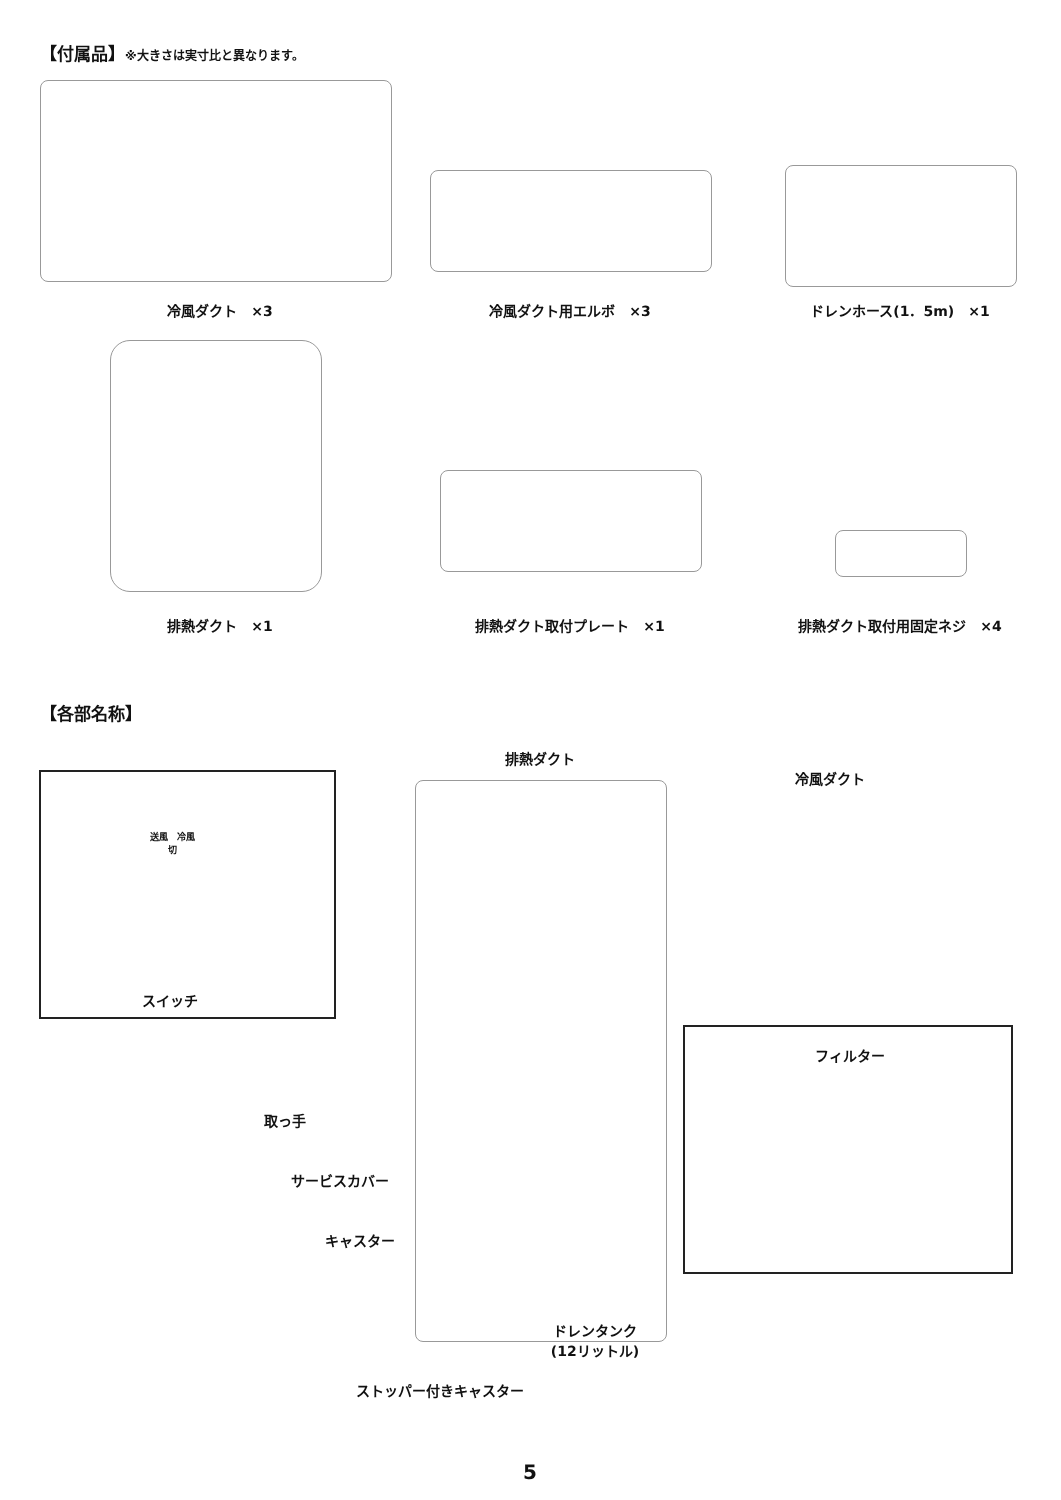【付属品】※大きさは実寸比と異なります。
冷風ダクト　×3 冷風ダクト用エルボ　×3 ドレンホース(1．5m)　×1
排熱ダクト　×1 排熱ダクト取付プレート　×1 排熱ダクト取付用固定ネジ　×4
【各部名称】
送風　冷風
切
スイッチ
排熱ダクト
冷風ダクト
取っ手
サービスカバー
キャスター
ドレンタンク
(12リットル)
ストッパー付きキャスター
フィルター
5